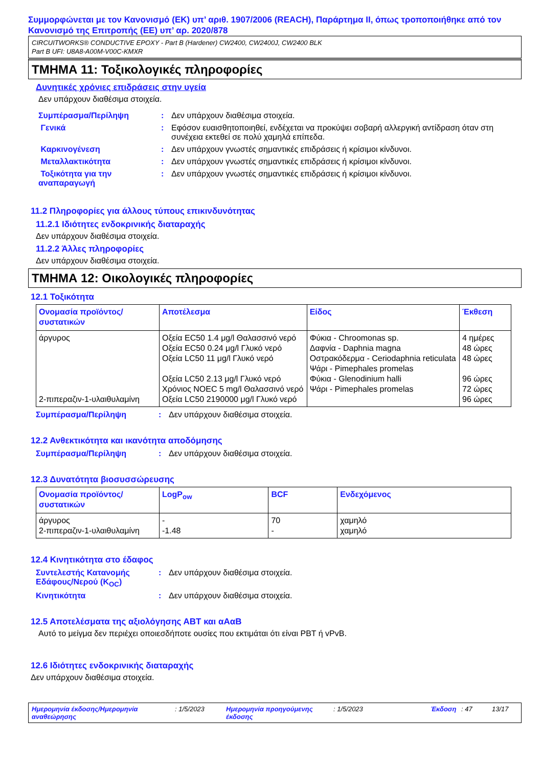Συμμορφώνεται με τον Κανονισμό (ΕΚ) υπ’ αριθ. 1907/2006 (REACH), Παράρτημα II, όπως τροποποιήθηκε από τον Κανονισμό της Επιτροπής (ΕΕ) υπ’ αρ. 2020/878
CIRCUITWORKS® CONDUCTIVE EPOXY - Part B (Hardener) CW2400, CW2400J, CW2400 BLK
Part B UFI: U8A8-A00M-V00C-KMXR
ΤΜΗΜΑ 11: Τοξικολογικές πληροφορίες
Δυνητικές χρόνιες επιδράσεις στην υγεία
Δεν υπάρχουν διαθέσιμα στοιχεία.
Συμπέρασμα/Περίληψη : Δεν υπάρχουν διαθέσιμα στοιχεία.
Γενικά : Εφόσον ευαισθητοποιηθεί, ενδέχεται να προκύψει σοβαρή αλλεργική αντίδραση όταν στη συνέχεια εκτεθεί σε πολύ χαμηλά επίπεδα.
Καρκινογένεση : Δεν υπάρχουν γνωστές σημαντικές επιδράσεις ή κρίσιμοι κίνδυνοι.
Μεταλλακτικότητα : Δεν υπάρχουν γνωστές σημαντικές επιδράσεις ή κρίσιμοι κίνδυνοι.
Τοξικότητα για την αναπαραγωγή
: Δεν υπάρχουν γνωστές σημαντικές επιδράσεις ή κρίσιμοι κίνδυνοι.
11.2 Πληροφορίες για άλλους τύπους επικινδυνότητας
11.2.1 Ιδιότητες ενδοκρινικής διαταραχής
Δεν υπάρχουν διαθέσιμα στοιχεία.
11.2.2 Άλλες πληροφορίες
Δεν υπάρχουν διαθέσιμα στοιχεία.
ΤΜΗΜΑ 12: Οικολογικές πληροφορίες
12.1 Τοξικότητα
| Ονομασία προϊόντος/ συστατικών | Αποτέλεσμα | Είδος | Έκθεση |
| --- | --- | --- | --- |
| άργυρος 2-πιπεραζιν-1-υλαιθυλαμίνη | Οξεία EC50 1.4 μg/l Θαλασσινό νερό Οξεία EC50 0.24 μg/l Γλυκό νερό Οξεία LC50 11 μg/l Γλυκό νερό Οξεία LC50 2.13 μg/l Γλυκό νερό Χρόνιος NOEC 5 mg/l Θαλασσινό νερό Οξεία LC50 2190000 μg/l Γλυκό νερό | Φύκια - Chroomonas sp. Δαφνία - Daphnia magna Οστρακόδερμα - Ceriodaphnia reticulata Ψάρι - Pimephales promelas Φύκια - Glenodinium halli Ψάρι - Pimephales promelas | 4 ημέρες 48 ώρες 48 ώρες 96 ώρες 72 ώρες 96 ώρες |
Συμπέρασμα/Περίληψη : Δεν υπάρχουν διαθέσιμα στοιχεία.
12.2 Ανθεκτικότητα και ικανότητα αποδόμησης
Συμπέρασμα/Περίληψη : Δεν υπάρχουν διαθέσιμα στοιχεία.
12.3 Δυνατότητα βιοσυσσώρευσης
| Ονομασία προϊόντος/ συστατικών | LogP<sub>ow</sub> | BCF | Ενδεχόμενος |
| --- | --- | --- | --- |
| άργυρος 2-πιπεραζιν-1-υλαιθυλαμίνη | - -1.48 | 70 - | χαμηλό χαμηλό |
12.4 Κινητικότητα στο έδαφος
Συντελεστής Κατανομής Εδάφους/Νερού (K<sub>OC</sub>)
: Δεν υπάρχουν διαθέσιμα στοιχεία.
Κινητικότητα : Δεν υπάρχουν διαθέσιμα στοιχεία.
12.5 Αποτελέσματα της αξιολόγησης ΑΒΤ και αΑαΒ
Αυτό το μείγμα δεν περιέχει οποιεσδήποτε ουσίες που εκτιμάται ότι είναι PBT ή vPvB.
12.6 Ιδιότητες ενδοκρινικής διαταραχής
Δεν υπάρχουν διαθέσιμα στοιχεία.
Ημερομηνία έκδοσης/Ημερομηνία αναθεώρησης: 1/5/2023 Ημερομηνία προηγούμενης έκδοσης: 1/5/2023 Έκδοση: 47 13/17